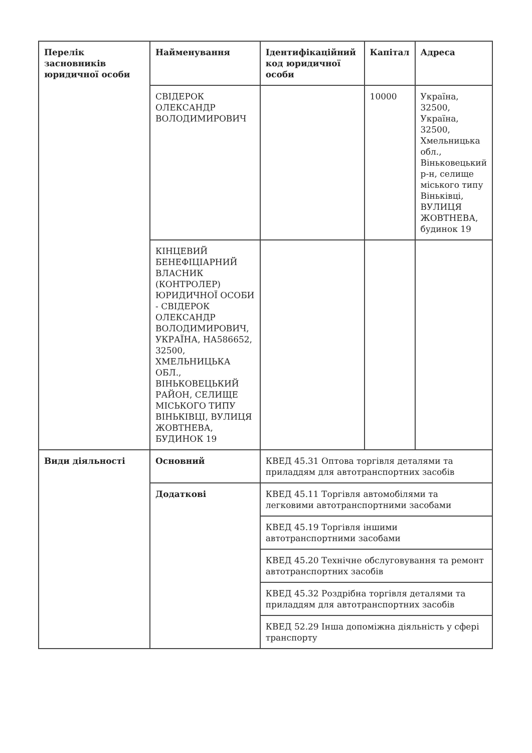| Перелік засновників юридичної особи | Найменування | Ідентифікаційний код юридичної особи | Капітал | Адреса |
| --- | --- | --- | --- | --- |
| | СВІДЕРОК ОЛЕКСАНДР ВОЛОДИМИРОВИЧ | | 10000 | Україна, 32500, Україна, 32500, Хмельницька обл., Віньковецький р-н, селище міського типу Віньківці, ВУЛИЦЯ ЖОВТНЕВА, будинок 19 |
| | КІНЦЕВИЙ БЕНЕФІЦІАРНИЙ ВЛАСНИК (КОНТРОЛЕР) ЮРИДИЧНОЇ ОСОБИ - СВІДЕРОК ОЛЕКСАНДР ВОЛОДИМИРОВИЧ, УКРАЇНА, НА586652, 32500, ХМЕЛЬНИЦЬКА ОБЛ., ВІНЬКОВЕЦЬКИЙ РАЙОН, СЕЛИЩЕ МІСЬКОГО ТИПУ ВІНЬКІВЦІ, ВУЛИЦЯ ЖОВТНЕВА, БУДИНОК 19 | | | |
| Види діяльності | Основний | КВЕД 45.31 Оптова торгівля деталями та приладдям для автотранспортних засобів | | |
| | Додаткові | КВЕД 45.11 Торгівля автомобілями та легковими автотранспортними засобами | | |
| | | КВЕД 45.19 Торгівля іншими автотранспортними засобами | | |
| | | КВЕД 45.20 Технічне обслуговування та ремонт автотранспортних засобів | | |
| | | КВЕД 45.32 Роздрібна торгівля деталями та приладдям для автотранспортних засобів | | |
| | | КВЕД 52.29 Інша допоміжна діяльність у сфері транспорту | | |